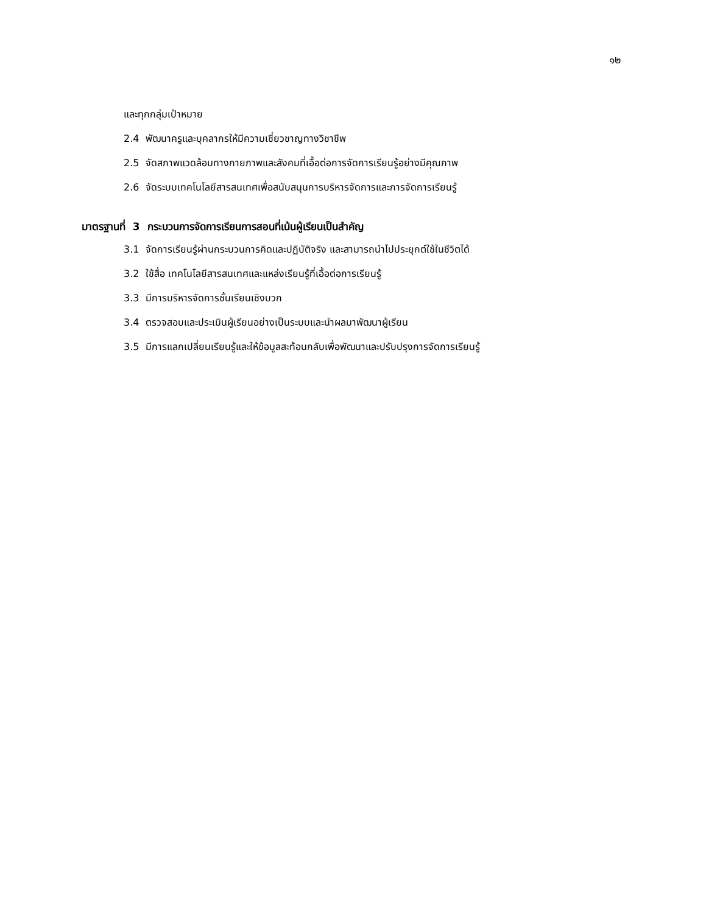๑๒
และทุกกลุ่มเป้าหมาย
2.4 พัฒนาครูและบุคลากรให้มีความเชี่ยวชาญทางวิชาชีพ
2.5 จัดสภาพแวดล้อมทางกายภาพและสังคมที่เอื้อต่อการจัดการเรียนรู้อย่างมีคุณภาพ
2.6 จัดระบบเทคโนโลยีสารสนเทศเพื่อสนับสนุนการบริหารจัดการและการจัดการเรียนรู้
มาตรฐานที่ 3 กระบวนการจัดการเรียนการสอนที่เน้นผู้เรียนเป็นสำคัญ
3.1 จัดการเรียนรู้ผ่านกระบวนการคิดและปฏิบัติจริง และสามารถนำไปประยุกต์ใช้ในชีวิตได้
3.2 ใช้สื่อ เทคโนโลยีสารสนเทศและแหล่งเรียนรู้ที่เอื้อต่อการเรียนรู้
3.3 มีการบริหารจัดการชั้นเรียนเชิงบวก
3.4 ตรวจสอบและประเมินผู้เรียนอย่างเป็นระบบและนำผลมาพัฒนาผู้เรียน
3.5 มีการแลกเปลี่ยนเรียนรู้และให้ข้อมูลสะท้อนกลับเพื่อพัฒนาและปรับปรุงการจัดการเรียนรู้